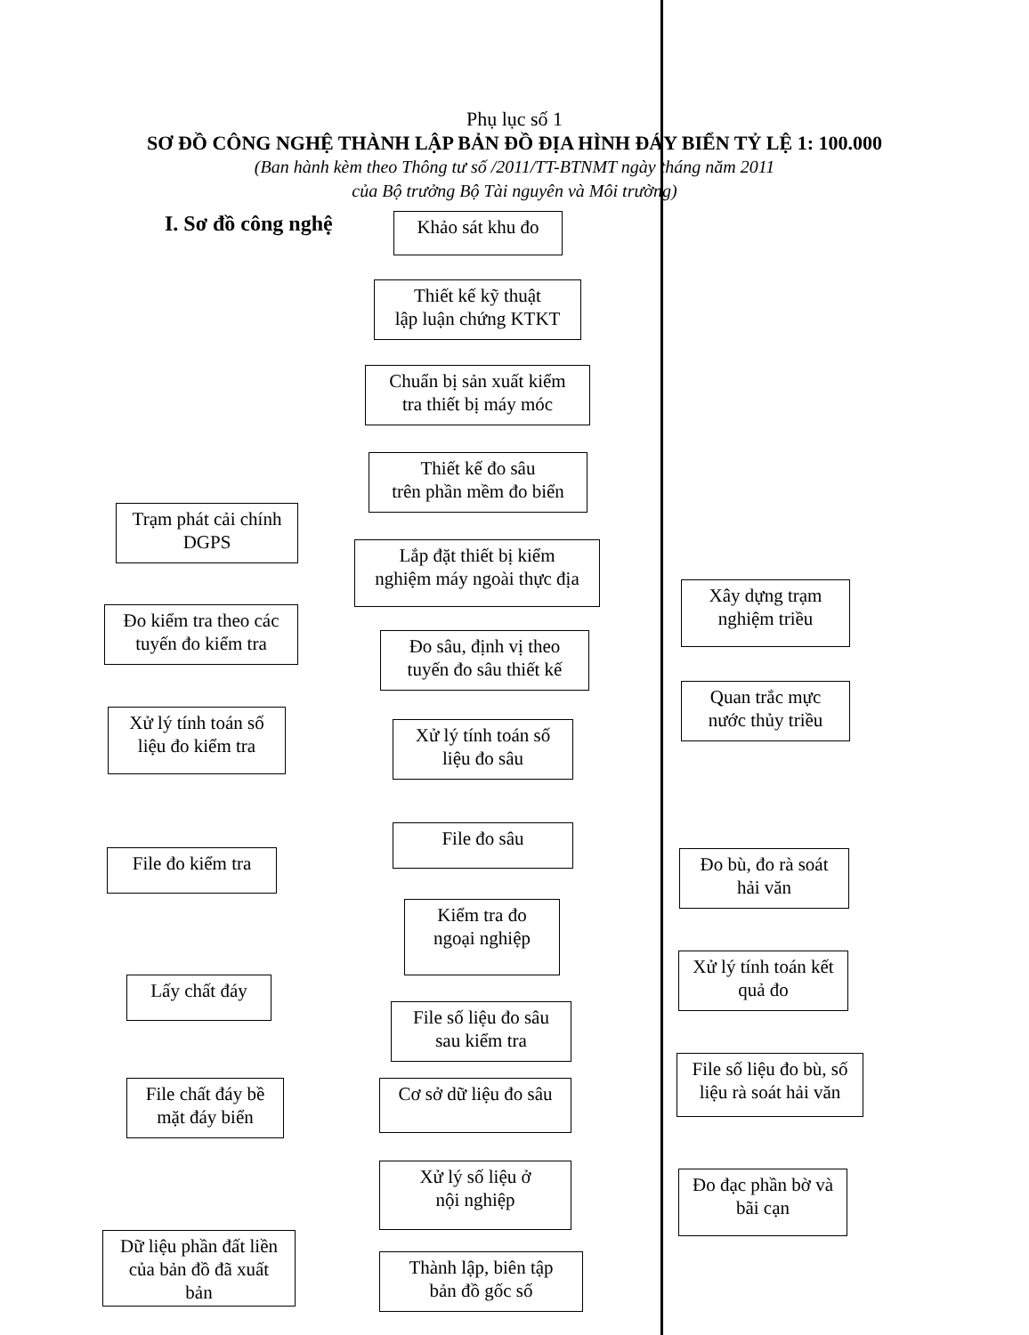Phụ lục số 1
SƠ ĐỒ CÔNG NGHỆ THÀNH LẬP BẢN ĐỒ ĐỊA HÌNH ĐÁY BIỂN TỶ LỆ 1: 100.000
(Ban hành kèm theo Thông tư số /2011/TT-BTNMT ngày tháng năm 2011
của Bộ trưởng Bộ Tài nguyên và Môi trường)
I. Sơ đồ công nghệ Khảo sát khu đo
Thiết kế kỹ thuật
lập luận chứng KTKT
Chuẩn bị sản xuất kiểm
tra thiết bị máy móc
Thiết kế đo sâu
trên phần mềm đo biển
Trạm phát cải chính
DGPS
Lắp đặt thiết bị kiểm
nghiệm máy ngoài thực địa
Xây dựng trạm
nghiệm triều
Đo kiểm tra theo các
tuyến đo kiểm tra
Đo sâu, định vị theo
tuyến đo sâu thiết kế
Quan trắc mực
nước thủy triều
Xử lý tính toán số
liệu đo kiểm tra
Xử lý tính toán số
liệu đo sâu
File đo sâu
File đo kiểm tra
Đo bù, đo rà soát
hải văn
Kiểm tra đo
ngoại nghiệp
Lấy chất đáy
Xử lý tính toán kết
quả đo
File số liệu đo sâu
sau kiểm tra
File số liệu đo bù, số
liệu rà soát hải văn
File chất đáy bề
mặt đáy biển
Cơ sở dữ liệu đo sâu
Xử lý số liệu ở
nội nghiệp
Đo đạc phần bờ và
bãi cạn
Dữ liệu phần đất liền
của bản đồ đã xuất
bản
Thành lập, biên tập
bản đồ gốc số